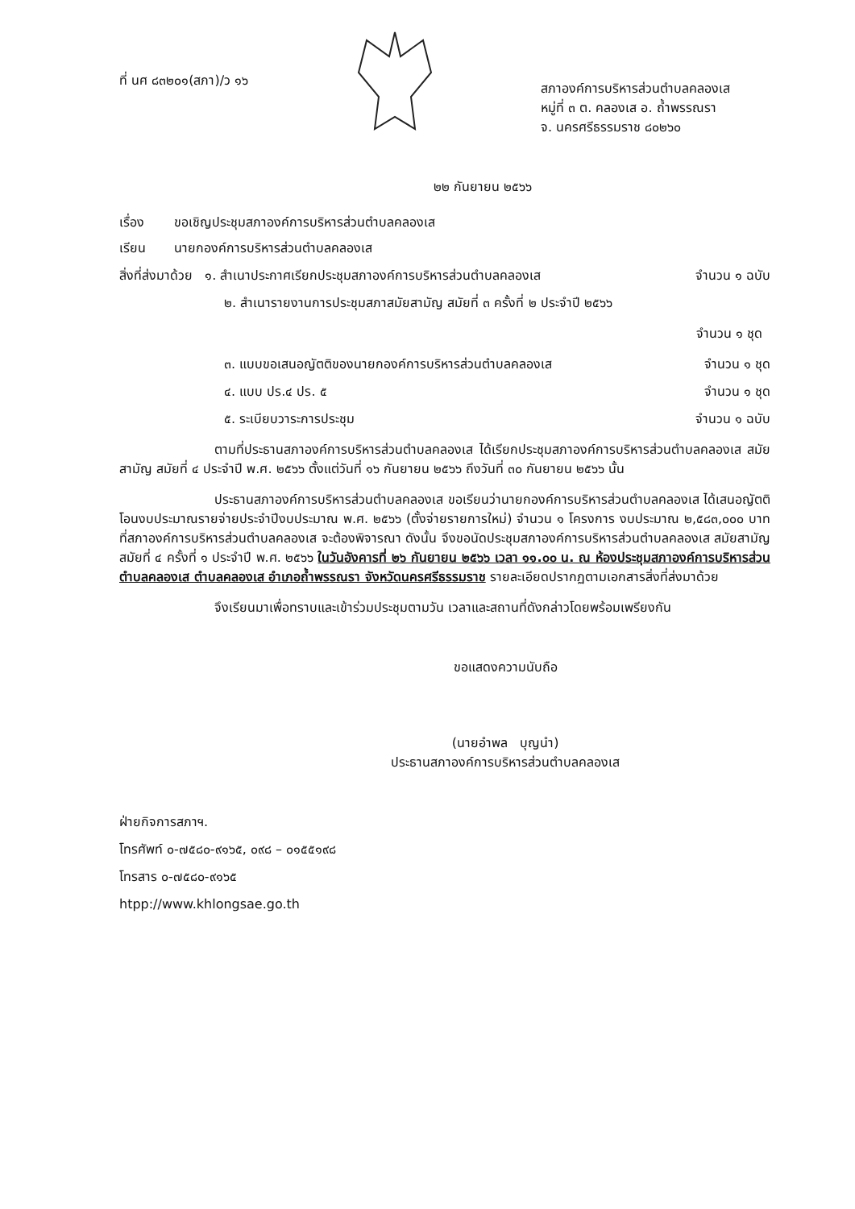ที่ นศ ๘๓๒๐๑(สภา)/ว ๑๖
สภาองค์การบริหารส่วนตำบลคลองเส
หมู่ที่ ๓ ต. คลองเส อ. ถ้ำพรรณรา
จ. นครศรีธรรมราช ๘๐๒๖๐
๒๒ กันยายน ๒๕๖๖
เรื่อง ขอเชิญประชุมสภาองค์การบริหารส่วนตำบลคลองเส
เรียน นายกองค์การบริหารส่วนตำบลคลองเส
สิ่งที่ส่งมาด้วย ๑. สำเนาประกาศเรียกประชุมสภาองค์การบริหารส่วนตำบลคลองเส จำนวน ๑ ฉบับ
๒. สำเนารายงานการประชุมสภาสมัยสามัญ สมัยที่ ๓ ครั้งที่ ๒ ประจำปี ๒๕๖๖
จำนวน ๑ ชุด
๓. แบบขอเสนอญัตติของนายกองค์การบริหารส่วนตำบลคลองเส จำนวน ๑ ชุด
๔. แบบ ปร.๔ ปร. ๕ จำนวน ๑ ชุด
๕. ระเบียบวาระการประชุม จำนวน ๑ ฉบับ
ตามที่ประธานสภาองค์การบริหารส่วนตำบลคลองเส ได้เรียกประชุมสภาองค์การบริหารส่วนตำบลคลองเส สมัยสามัญ สมัยที่ ๔ ประจำปี พ.ศ. ๒๕๖๖ ตั้งแต่วันที่ ๑๖ กันยายน ๒๕๖๖ ถึงวันที่ ๓๐ กันยายน ๒๕๖๖ นั้น
ประธานสภาองค์การบริหารส่วนตำบลคลองเส ขอเรียนว่านายกองค์การบริหารส่วนตำบลคลองเส ได้เสนอญัตติโอนงบประมาณรายจ่ายประจำปีงบประมาณ พ.ศ. ๒๕๖๖ (ตั้งจ่ายรายการใหม่) จำนวน ๑ โครงการ งบประมาณ ๒,๕๘๓,๐๐๐ บาท ที่สภาองค์การบริหารส่วนตำบลคลองเส จะต้องพิจารณา ดังนั้น จึงขอนัดประชุมสภาองค์การบริหารส่วนตำบลคลองเส สมัยสามัญ สมัยที่ ๔ ครั้งที่ ๑ ประจำปี พ.ศ. ๒๕๖๖ ในวันอังคารที่ ๒๖ กันยายน ๒๕๖๖ เวลา ๑๑.๐๐ น. ณ ห้องประชุมสภาองค์การบริหารส่วนตำบลคลองเส ตำบลคลองเส อำเภอถ้ำพรรณรา จังหวัดนครศรีธรรมราช รายละเอียดปรากฏตามเอกสารสิ่งที่ส่งมาด้วย
จึงเรียนมาเพื่อทราบและเข้าร่วมประชุมตามวัน เวลาและสถานที่ดังกล่าวโดยพร้อมเพรียงกัน
ขอแสดงความนับถือ
(นายอำพล บุญนำ)
ประธานสภาองค์การบริหารส่วนตำบลคลองเส
ฝ่ายกิจการสภาฯ.
โทรศัพท์ ๐-๗๕๘๐-๙๑๖๕, ๐๙๘ – ๐๑๕๕๑๙๘
โทรสาร ๐-๗๕๘๐-๙๑๖๕
htpp://www.khlongsae.go.th